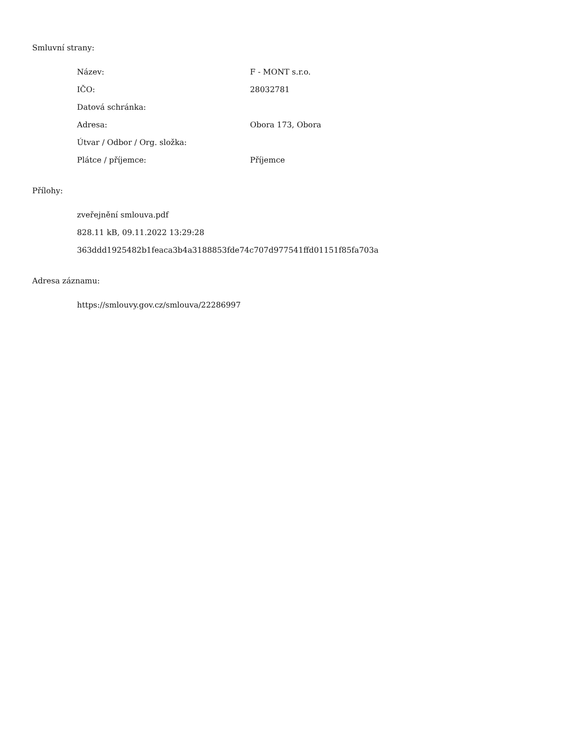Smluvní strany:
| Název: | F - MONT s.r.o. |
| IČO: | 28032781 |
| Datová schránka: | |
| Adresa: | Obora 173, Obora |
| Útvar / Odbor / Org. složka: | |
| Plátce / příjemce: | Příjemce |
Přílohy:
zveřejnění smlouva.pdf
828.11 kB, 09.11.2022 13:29:28
363ddd1925482b1feaca3b4a3188853fde74c707d977541ffd01151f85fa703a
Adresa záznamu:
https://smlouvy.gov.cz/smlouva/22286997